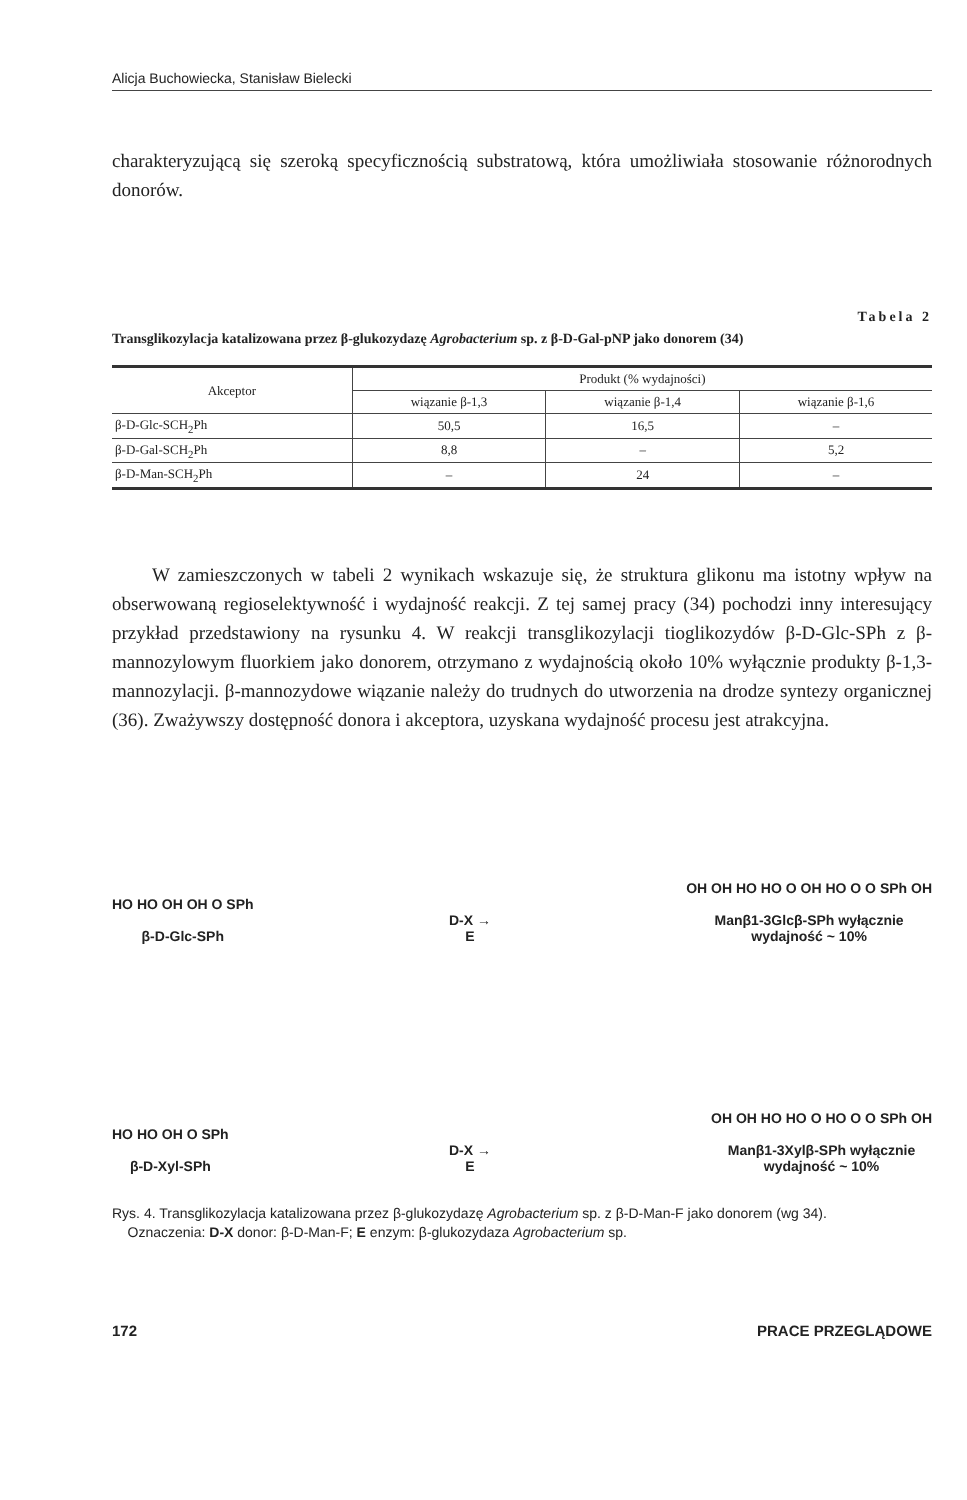Alicja Buchowiecka, Stanisław Bielecki
charakteryzującą się szeroką specyficznością substratową, która umożliwiała stosowanie różnorodnych donorów.
Tabela 2
Transglikozylacja katalizowana przez β-glukozydazę Agrobacterium sp. z β-D-Gal-pNP jako donorem (34)
| Akceptor | Produkt (% wydajności) | | |
| --- | --- | --- | --- |
| | wiązanie β-1,3 | wiązanie β-1,4 | wiązanie β-1,6 |
| β-D-Glc-SCH<sub>2</sub>Ph | 50,5 | 16,5 | – |
| β-D-Gal-SCH<sub>2</sub>Ph | 8,8 | – | 5,2 |
| β-D-Man-SCH<sub>2</sub>Ph | – | 24 | – |
W zamieszczonych w tabeli 2 wynikach wskazuje się, że struktura glikonu ma istotny wpływ na obserwowaną regioselektywność i wydajność reakcji. Z tej samej pracy (34) pochodzi inny interesujący przykład przedstawiony na rysunku 4. W reakcji transglikozylacji tioglikozydów β-D-Glc-SPh z β-mannozylowym fluorkiem jako donorem, otrzymano z wydajnością około 10% wyłącznie produkty β-1,3-mannozylacji. β-mannozydowe wiązanie należy do trudnych do utworzenia na drodze syntezy organicznej (36). Zważywszy dostępność donora i akceptora, uzyskana wydajność procesu jest atrakcyjna.
HO HO OH OH O SPh
β-D-Glc-SPh
D-X →
E
OH OH HO HO O OH HO O O SPh OH
Manβ1-3Glcβ-SPh wyłącznie
wydajność ~ 10%
HO HO OH O SPh
β-D-Xyl-SPh
D-X →
E
OH OH HO HO O HO O O SPh OH
Manβ1-3Xylβ-SPh wyłącznie
wydajność ~ 10%
Rys. 4. Transglikozylacja katalizowana przez β-glukozydazę Agrobacterium sp. z β-D-Man-F jako donorem (wg 34).
Oznaczenia: D-X donor: β-D-Man-F; E enzym: β-glukozydaza Agrobacterium sp.
172 PRACE PRZEGLĄDOWE